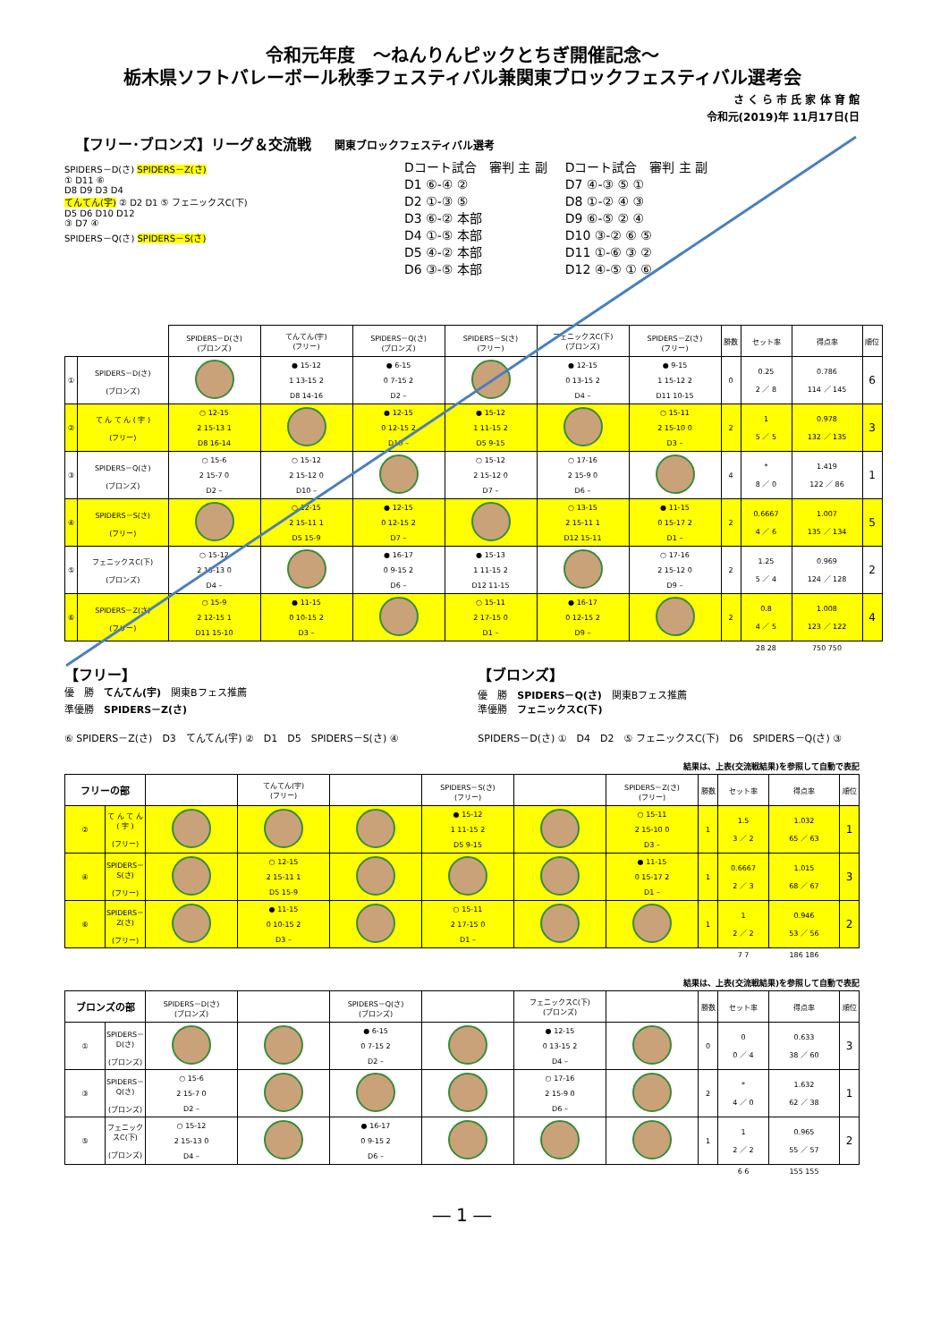令和元年度　～ねんりんピックとちぎ開催記念～
栃木県ソフトバレーボール秋季フェスティバル兼関東ブロックフェスティバル選考会
さ く ら 市 氏 家 体 育 館
令和元(2019)年 11月17日(日
【フリー･ブロンズ】リーグ＆交流戦 関東ブロックフェスティバル選考
SPIDERS－D(さ) SPIDERS－Z(さ)
① D11 ⑥
D8 D9 D3 D4
てんてん(宇) ② D2 D1 ⑤ フェニックスC(下)
D5 D6 D10 D12
③ D7 ④
SPIDERS－Q(さ) SPIDERS－S(さ)
Dコート試合　審判 主 副
D1 ⑥-④ ②
D2 ①-③ ⑤
D3 ⑥-② 本部
D4 ①-⑤ 本部
D5 ④-② 本部
D6 ③-⑤ 本部
Dコート試合　審判 主 副
D7 ④-③ ⑤ ①
D8 ①-② ④ ③
D9 ⑥-⑤ ② ④
D10 ③-② ⑥ ⑤
D11 ①-⑥ ③ ②
D12 ④-⑤ ① ⑥
| | | SPIDERS－D(さ) (ブロンズ) | てんてん(宇) (フリー) | SPIDERS－Q(さ) (ブロンズ) | SPIDERS－S(さ) (フリー) | フェニックスC(下) (ブロンズ) | SPIDERS－Z(さ) (フリー) | 勝数 | セット率 | 得点率 | 順位 |
| --- | --- | --- | --- | --- | --- | --- | --- | --- | --- | --- | --- |
| ① | SPIDERS－D(さ) (ブロンズ) | | ● 15-12 1 13-15 2 D8 14-16 | ● 6-15 0 7-15 2 D2 – | | ● 12-15 0 13-15 2 D4 – | ● 9-15 1 15-12 2 D11 10-15 | 0 | 0.25 2 ／ 8 | 0.786 114 ／ 145 | 6 |
| ② | て ん て ん ( 宇 ) (フリー) | ○ 12-15 2 15-13 1 D8 16-14 | | ● 12-15 0 12-15 2 D10 – | ● 15-12 1 11-15 2 D5 9-15 | | ○ 15-11 2 15-10 0 D3 – | 2 | 1 5 ／ 5 | 0.978 132 ／ 135 | 3 |
| ③ | SPIDERS－Q(さ) (ブロンズ) | ○ 15-6 2 15-7 0 D2 – | ○ 15-12 2 15-12 0 D10 – | | ○ 15-12 2 15-12 0 D7 – | ○ 17-16 2 15-9 0 D6 – | | 4 | * 8 ／ 0 | 1.419 122 ／ 86 | 1 |
| ④ | SPIDERS－S(さ) (フリー) | | ○ 12-15 2 15-11 1 D5 15-9 | ● 12-15 0 12-15 2 D7 – | | ○ 13-15 2 15-11 1 D12 15-11 | ● 11-15 0 15-17 2 D1 – | 2 | 0.6667 4 ／ 6 | 1.007 135 ／ 134 | 5 |
| ⑤ | フェニックスC(下) (ブロンズ) | ○ 15-12 2 15-13 0 D4 – | | ● 16-17 0 9-15 2 D6 – | ● 15-13 1 11-15 2 D12 11-15 | | ○ 17-16 2 15-12 0 D9 – | 2 | 1.25 5 ／ 4 | 0.969 124 ／ 128 | 2 |
| ⑥ | SPIDERS－Z(さ) (フリー) | ○ 15-9 2 12-15 1 D11 15-10 | ● 11-15 0 10-15 2 D3 – | | ○ 15-11 2 17-15 0 D1 – | ● 16-17 0 12-15 2 D9 – | | 2 | 0.8 4 ／ 5 | 1.008 123 ／ 122 | 4 |
| | | | | | | | | | 28 28 | 750 750 | |
【フリー】
優　勝　てんてん(宇)　関東Bフェス推薦
準優勝　SPIDERS－Z(さ)
⑥ SPIDERS－Z(さ)　D3　てんてん(宇) ②　D1　D5　SPIDERS－S(さ) ④
【ブロンズ】
優　勝　SPIDERS－Q(さ)　関東Bフェス推薦
準優勝　フェニックスC(下)
SPIDERS－D(さ) ①　D4　D2　⑤ フェニックスC(下)　D6　SPIDERS－Q(さ) ③
結果は、上表(交流戦結果)を参照して自動で表記
| フリーの部 | | | てんてん(宇) (フリー) | | SPIDERS－S(さ) (フリー) | | SPIDERS－Z(さ) (フリー) | 勝数 | セット率 | 得点率 | 順位 |
| --- | --- | --- | --- | --- | --- | --- | --- | --- | --- | --- | --- |
| ② | て ん て ん ( 宇 ) (フリー) | | | | ● 15-12 1 11-15 2 D5 9-15 | | ○ 15-11 2 15-10 0 D3 – | 1 | 1.5 3 ／ 2 | 1.032 65 ／ 63 | 1 |
| ④ | SPIDERS－S(さ) (フリー) | | ○ 12-15 2 15-11 1 D5 15-9 | | | | ● 11-15 0 15-17 2 D1 – | 1 | 0.6667 2 ／ 3 | 1.015 68 ／ 67 | 3 |
| ⑥ | SPIDERS－Z(さ) (フリー) | | ● 11-15 0 10-15 2 D3 – | | ○ 15-11 2 17-15 0 D1 – | | | 1 | 1 2 ／ 2 | 0.946 53 ／ 56 | 2 |
| | | | | | | | | | 7 7 | 186 186 | |
結果は、上表(交流戦結果)を参照して自動で表記
| ブロンズの部 | | SPIDERS－D(さ) (ブロンズ) | | SPIDERS－Q(さ) (ブロンズ) | | フェニックスC(下) (ブロンズ) | | 勝数 | セット率 | 得点率 | 順位 |
| --- | --- | --- | --- | --- | --- | --- | --- | --- | --- | --- | --- |
| ① | SPIDERS－D(さ) (ブロンズ) | | | ● 6-15 0 7-15 2 D2 – | | ● 12-15 0 13-15 2 D4 – | | 0 | 0 0 ／ 4 | 0.633 38 ／ 60 | 3 |
| ③ | SPIDERS－Q(さ) (ブロンズ) | ○ 15-6 2 15-7 0 D2 – | | | | ○ 17-16 2 15-9 0 D6 – | | 2 | * 4 ／ 0 | 1.632 62 ／ 38 | 1 |
| ⑤ | フェニックスC(下) (ブロンズ) | ○ 15-12 2 15-13 0 D4 – | | ● 16-17 0 9-15 2 D6 – | | | | 1 | 1 2 ／ 2 | 0.965 55 ／ 57 | 2 |
| | | | | | | | | | 6 6 | 155 155 | |
― 1 ―